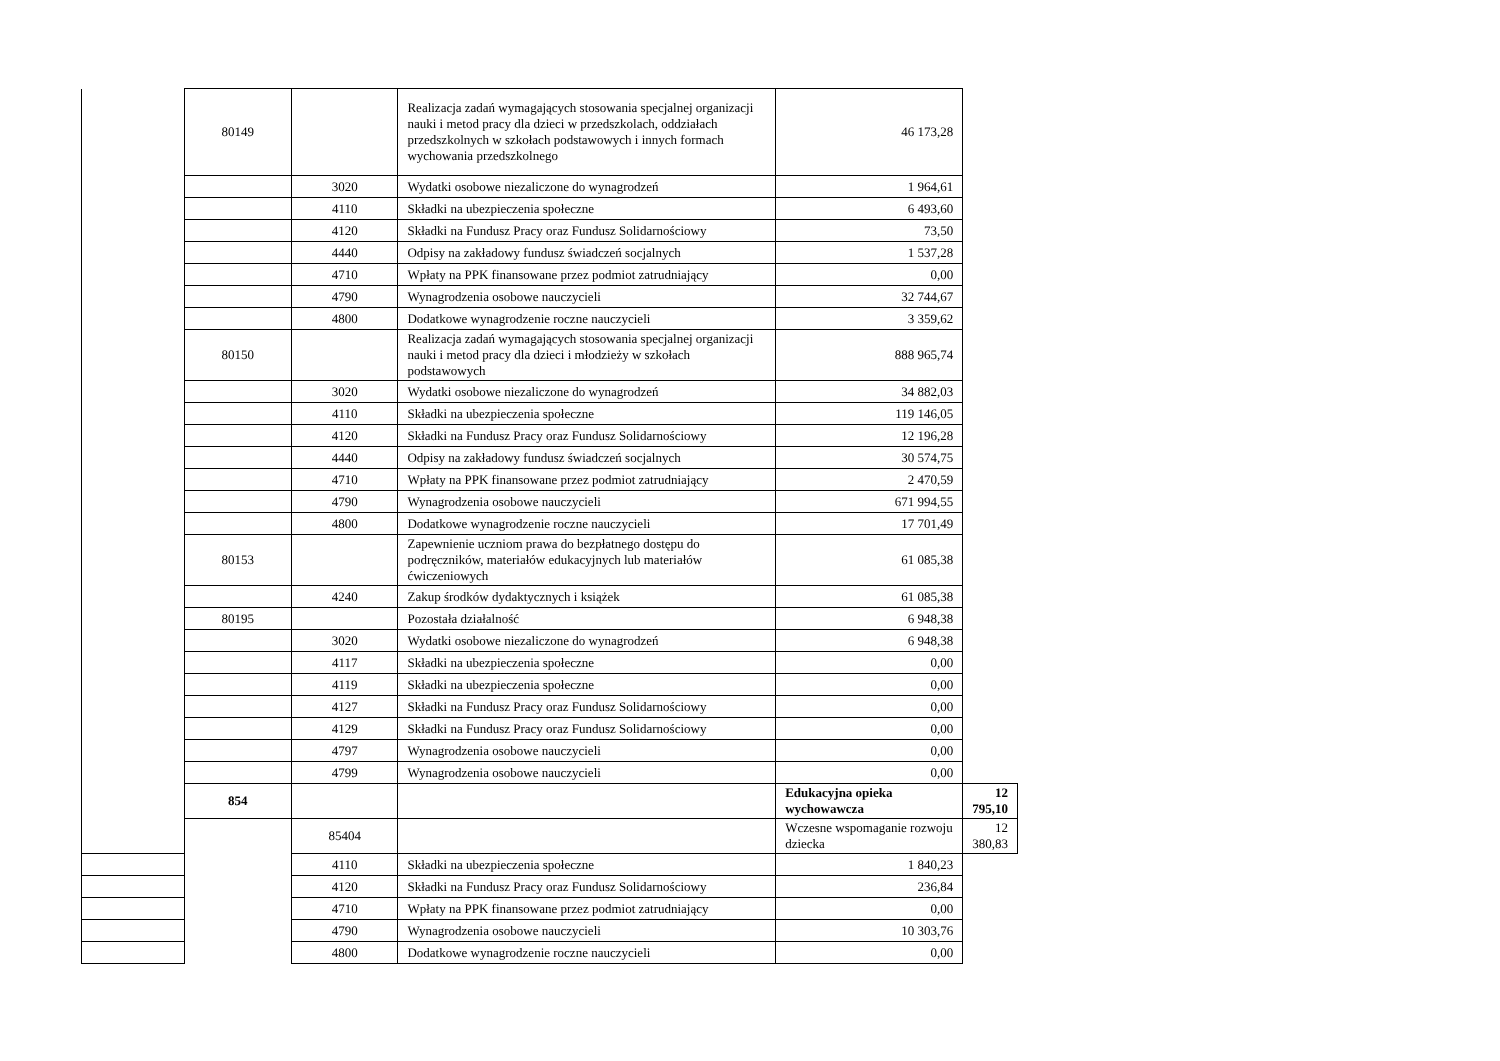| | 80149 | | Realizacja zadań wymagających stosowania specjalnej organizacji nauki i metod pracy dla dzieci w przedszkolach, oddziałach przedszkolnych w szkołach podstawowych i innych formach wychowania przedszkolnego | 46 173,28 | |
| | | 3020 | Wydatki osobowe niezaliczone do wynagrodzeń | 1 964,61 | |
| | | 4110 | Składki na ubezpieczenia społeczne | 6 493,60 | |
| | | 4120 | Składki na Fundusz Pracy oraz Fundusz Solidarnościowy | 73,50 | |
| | | 4440 | Odpisy na zakładowy fundusz świadczeń socjalnych | 1 537,28 | |
| | | 4710 | Wpłaty na PPK finansowane przez podmiot zatrudniający | 0,00 | |
| | | 4790 | Wynagrodzenia osobowe nauczycieli | 32 744,67 | |
| | | 4800 | Dodatkowe wynagrodzenie roczne nauczycieli | 3 359,62 | |
| | 80150 | | Realizacja zadań wymagających stosowania specjalnej organizacji nauki i metod pracy dla dzieci i młodzieży w szkołach podstawowych | 888 965,74 | |
| | | 3020 | Wydatki osobowe niezaliczone do wynagrodzeń | 34 882,03 | |
| | | 4110 | Składki na ubezpieczenia społeczne | 119 146,05 | |
| | | 4120 | Składki na Fundusz Pracy oraz Fundusz Solidarnościowy | 12 196,28 | |
| | | 4440 | Odpisy na zakładowy fundusz świadczeń socjalnych | 30 574,75 | |
| | | 4710 | Wpłaty na PPK finansowane przez podmiot zatrudniający | 2 470,59 | |
| | | 4790 | Wynagrodzenia osobowe nauczycieli | 671 994,55 | |
| | | 4800 | Dodatkowe wynagrodzenie roczne nauczycieli | 17 701,49 | |
| | 80153 | | Zapewnienie uczniom prawa do bezpłatnego dostępu do podręczników, materiałów edukacyjnych lub materiałów ćwiczeniowych | 61 085,38 | |
| | | 4240 | Zakup środków dydaktycznych i książek | 61 085,38 | |
| | 80195 | | Pozostała działalność | 6 948,38 | |
| | | 3020 | Wydatki osobowe niezaliczone do wynagrodzeń | 6 948,38 | |
| | | 4117 | Składki na ubezpieczenia społeczne | 0,00 | |
| | | 4119 | Składki na ubezpieczenia społeczne | 0,00 | |
| | | 4127 | Składki na Fundusz Pracy oraz Fundusz Solidarnościowy | 0,00 | |
| | | 4129 | Składki na Fundusz Pracy oraz Fundusz Solidarnościowy | 0,00 | |
| | | 4797 | Wynagrodzenia osobowe nauczycieli | 0,00 | |
| | | 4799 | Wynagrodzenia osobowe nauczycieli | 0,00 | |
| | 854 | | | Edukacyjna opieka wychowawcza | 12 795,10 |
| | | 85404 | | Wczesne wspomaganie rozwoju dziecka | 12 380,83 |
| | | 4110 | Składki na ubezpieczenia społeczne | 1 840,23 | |
| | | 4120 | Składki na Fundusz Pracy oraz Fundusz Solidarnościowy | 236,84 | |
| | | 4710 | Wpłaty na PPK finansowane przez podmiot zatrudniający | 0,00 | |
| | | 4790 | Wynagrodzenia osobowe nauczycieli | 10 303,76 | |
| | | 4800 | Dodatkowe wynagrodzenie roczne nauczycieli | 0,00 | |